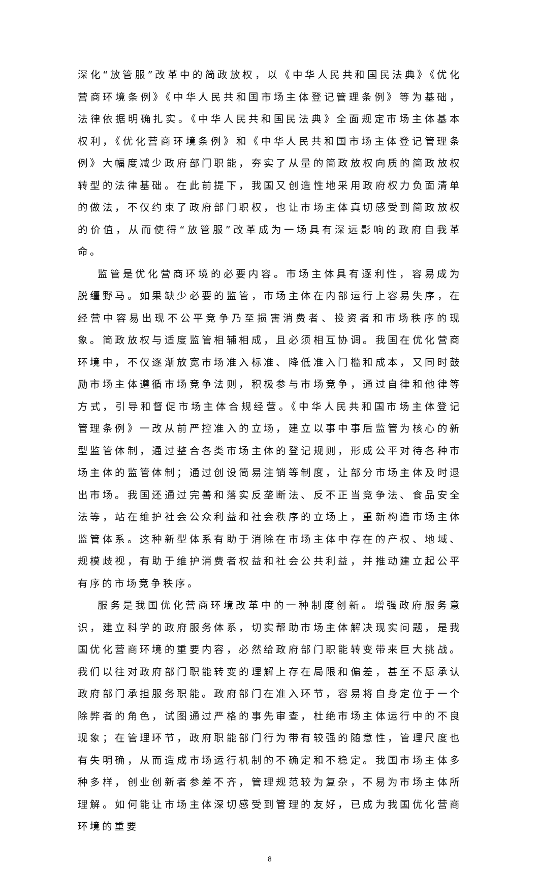深化“放管服”改革中的简政放权，以《中华人民共和国民法典》《优化营商环境条例》《中华人民共和国市场主体登记管理条例》等为基础，法律依据明确扎实。《中华人民共和国民法典》全面规定市场主体基本权利，《优化营商环境条例》和《中华人民共和国市场主体登记管理条例》大幅度减少政府部门职能，夯实了从量的简政放权向质的简政放权转型的法律基础。在此前提下，我国又创造性地采用政府权力负面清单的做法，不仅约束了政府部门职权，也让市场主体真切感受到简政放权的价值，从而使得“放管服”改革成为一场具有深远影响的政府自我革命。
监管是优化营商环境的必要内容。市场主体具有逐利性，容易成为脱缰野马。如果缺少必要的监管，市场主体在内部运行上容易失序，在经营中容易出现不公平竞争乃至损害消费者、投资者和市场秩序的现象。简政放权与适度监管相辅相成，且必须相互协调。我国在优化营商环境中，不仅逐渐放宽市场准入标准、降低准入门槛和成本，又同时鼓励市场主体遵循市场竞争法则，积极参与市场竞争，通过自律和他律等方式，引导和督促市场主体合规经营。《中华人民共和国市场主体登记管理条例》一改从前严控准入的立场，建立以事中事后监管为核心的新型监管体制，通过整合各类市场主体的登记规则，形成公平对待各种市场主体的监管体制；通过创设简易注销等制度，让部分市场主体及时退出市场。我国还通过完善和落实反垄断法、反不正当竞争法、食品安全法等，站在维护社会公众利益和社会秩序的立场上，重新构造市场主体监管体系。这种新型体系有助于消除在市场主体中存在的产权、地域、规模歧视，有助于维护消费者权益和社会公共利益，并推动建立起公平有序的市场竞争秩序。
服务是我国优化营商环境改革中的一种制度创新。增强政府服务意识，建立科学的政府服务体系，切实帮助市场主体解决现实问题，是我国优化营商环境的重要内容，必然给政府部门职能转变带来巨大挑战。我们以往对政府部门职能转变的理解上存在局限和偏差，甚至不愿承认政府部门承担服务职能。政府部门在准入环节，容易将自身定位于一个除弊者的角色，试图通过严格的事先审查，杜绝市场主体运行中的不良现象；在管理环节，政府职能部门行为带有较强的随意性，管理尺度也有失明确，从而造成市场运行机制的不确定和不稳定。我国市场主体多种多样，创业创新者参差不齐，管理规范较为复杂，不易为市场主体所理解。如何能让市场主体深切感受到管理的友好，已成为我国优化营商环境的重要
8